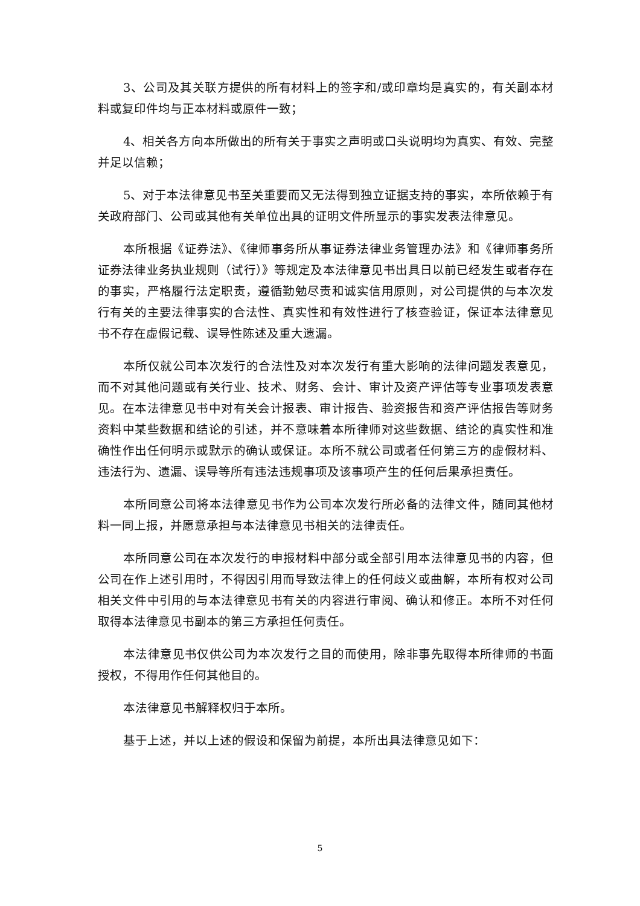3、公司及其关联方提供的所有材料上的签字和/或印章均是真实的，有关副本材料或复印件均与正本材料或原件一致；
4、相关各方向本所做出的所有关于事实之声明或口头说明均为真实、有效、完整并足以信赖；
5、对于本法律意见书至关重要而又无法得到独立证据支持的事实，本所依赖于有关政府部门、公司或其他有关单位出具的证明文件所显示的事实发表法律意见。
本所根据《证券法》、《律师事务所从事证券法律业务管理办法》和《律师事务所证券法律业务执业规则（试行）》等规定及本法律意见书出具日以前已经发生或者存在的事实，严格履行法定职责，遵循勤勉尽责和诚实信用原则，对公司提供的与本次发行有关的主要法律事实的合法性、真实性和有效性进行了核查验证，保证本法律意见书不存在虚假记载、误导性陈述及重大遗漏。
本所仅就公司本次发行的合法性及对本次发行有重大影响的法律问题发表意见，而不对其他问题或有关行业、技术、财务、会计、审计及资产评估等专业事项发表意见。在本法律意见书中对有关会计报表、审计报告、验资报告和资产评估报告等财务资料中某些数据和结论的引述，并不意味着本所律师对这些数据、结论的真实性和准确性作出任何明示或默示的确认或保证。本所不就公司或者任何第三方的虚假材料、违法行为、遗漏、误导等所有违法违规事项及该事项产生的任何后果承担责任。
本所同意公司将本法律意见书作为公司本次发行所必备的法律文件，随同其他材料一同上报，并愿意承担与本法律意见书相关的法律责任。
本所同意公司在本次发行的申报材料中部分或全部引用本法律意见书的内容，但公司在作上述引用时，不得因引用而导致法律上的任何歧义或曲解，本所有权对公司相关文件中引用的与本法律意见书有关的内容进行审阅、确认和修正。本所不对任何取得本法律意见书副本的第三方承担任何责任。
本法律意见书仅供公司为本次发行之目的而使用，除非事先取得本所律师的书面授权，不得用作任何其他目的。
本法律意见书解释权归于本所。
基于上述，并以上述的假设和保留为前提，本所出具法律意见如下：
5